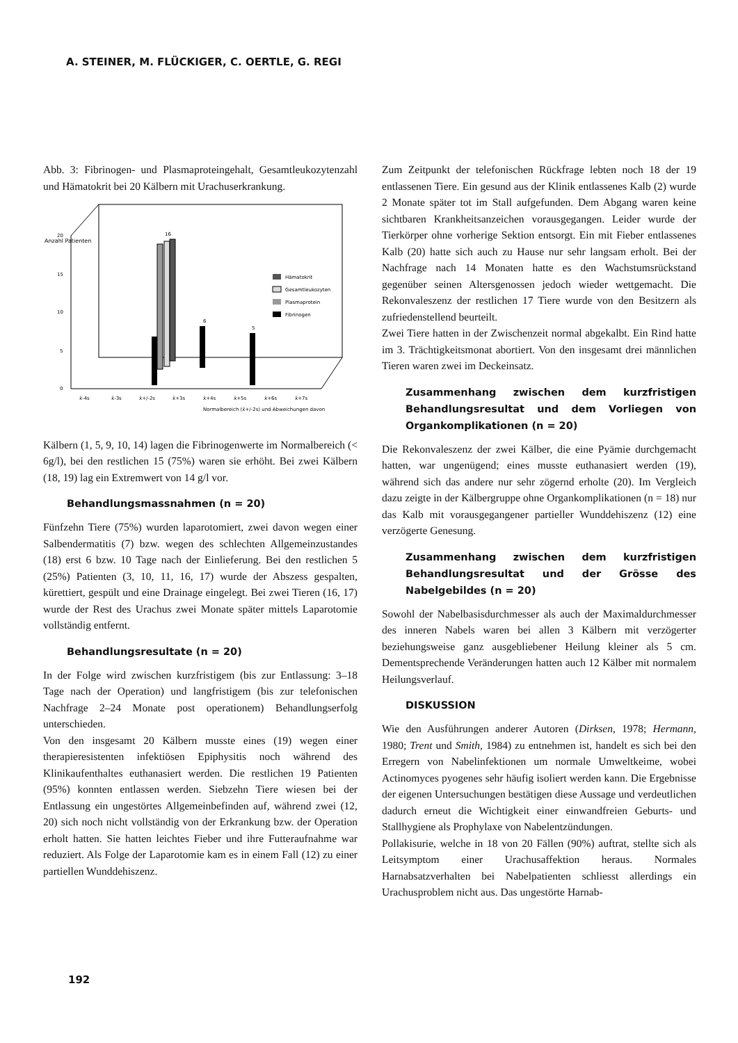A. STEINER, M. FLÜCKIGER, C. OERTLE, G. REGI
Abb. 3: Fibrinogen- und Plasmaproteingehalt, Gesamtleukozytenzahl und Hämatokrit bei 20 Kälbern mit Urachuserkrankung.
Anzahl Patienten
20
15
10
5
0
16
6
5
Hämatokrit
Gesamtleukozyten
Plasmaprotein
Fibrinogen
x̄-4s
x̄-3s
x̄+/-2s
x̄+3s
x̄+4s
x̄+5s
x̄+6s
x̄+7s
Normalbereich (x̄+/-2s) und Abweichungen davon
Kälbern (1, 5, 9, 10, 14) lagen die Fibrinogenwerte im Normalbereich (< 6g/l), bei den restlichen 15 (75%) waren sie erhöht. Bei zwei Kälbern (18, 19) lag ein Extremwert von 14 g/l vor.
Behandlungsmassnahmen (n = 20)
Fünfzehn Tiere (75%) wurden laparotomiert, zwei davon wegen einer Salbendermatitis (7) bzw. wegen des schlechten Allgemeinzustandes (18) erst 6 bzw. 10 Tage nach der Einlieferung. Bei den restlichen 5 (25%) Patienten (3, 10, 11, 16, 17) wurde der Abszess gespalten, kürettiert, gespült und eine Drainage eingelegt. Bei zwei Tieren (16, 17) wurde der Rest des Urachus zwei Monate später mittels Laparotomie vollständig entfernt.
Behandlungsresultate (n = 20)
In der Folge wird zwischen kurzfristigem (bis zur Entlassung: 3–18 Tage nach der Operation) und langfristigem (bis zur telefonischen Nachfrage 2–24 Monate post operationem) Behandlungserfolg unterschieden.
Von den insgesamt 20 Kälbern musste eines (19) wegen einer therapieresistenten infektiösen Epiphysitis noch während des Klinikaufenthaltes euthanasiert werden. Die restlichen 19 Patienten (95%) konnten entlassen werden. Siebzehn Tiere wiesen bei der Entlassung ein ungestörtes Allgemeinbefinden auf, während zwei (12, 20) sich noch nicht vollständig von der Erkrankung bzw. der Operation erholt hatten. Sie hatten leichtes Fieber und ihre Futteraufnahme war reduziert. Als Folge der Laparotomie kam es in einem Fall (12) zu einer partiellen Wunddehiszenz.
Zum Zeitpunkt der telefonischen Rückfrage lebten noch 18 der 19 entlassenen Tiere. Ein gesund aus der Klinik entlassenes Kalb (2) wurde 2 Monate später tot im Stall aufgefunden. Dem Abgang waren keine sichtbaren Krankheitsanzeichen vorausgegangen. Leider wurde der Tierkörper ohne vorherige Sektion entsorgt. Ein mit Fieber entlassenes Kalb (20) hatte sich auch zu Hause nur sehr langsam erholt. Bei der Nachfrage nach 14 Monaten hatte es den Wachstumsrückstand gegenüber seinen Altersgenossen jedoch wieder wettgemacht. Die Rekonvaleszenz der restlichen 17 Tiere wurde von den Besitzern als zufriedenstellend beurteilt.
Zwei Tiere hatten in der Zwischenzeit normal abgekalbt. Ein Rind hatte im 3. Trächtigkeitsmonat abortiert. Von den insgesamt drei männlichen Tieren waren zwei im Deckeinsatz.
Zusammenhang zwischen dem kurzfristigen Behandlungsresultat und dem Vorliegen von Organkomplikationen (n = 20)
Die Rekonvaleszenz der zwei Kälber, die eine Pyämie durchgemacht hatten, war ungenügend; eines musste euthanasiert werden (19), während sich das andere nur sehr zögernd erholte (20). Im Vergleich dazu zeigte in der Kälbergruppe ohne Organkomplikationen (n = 18) nur das Kalb mit vorausgegangener partieller Wunddehiszenz (12) eine verzögerte Genesung.
Zusammenhang zwischen dem kurzfristigen Behandlungsresultat und der Grösse des Nabelgebildes (n = 20)
Sowohl der Nabelbasisdurchmesser als auch der Maximaldurchmesser des inneren Nabels waren bei allen 3 Kälbern mit verzögerter beziehungsweise ganz ausgebliebener Heilung kleiner als 5 cm. Dementsprechende Veränderungen hatten auch 12 Kälber mit normalem Heilungsverlauf.
DISKUSSION
Wie den Ausführungen anderer Autoren (Dirksen, 1978; Hermann, 1980; Trent und Smith, 1984) zu entnehmen ist, handelt es sich bei den Erregern von Nabelinfektionen um normale Umweltkeime, wobei Actinomyces pyogenes sehr häufig isoliert werden kann. Die Ergebnisse der eigenen Untersuchungen bestätigen diese Aussage und verdeutlichen dadurch erneut die Wichtigkeit einer einwandfreien Geburts- und Stallhygiene als Prophylaxe von Nabelentzündungen.
Pollakisurie, welche in 18 von 20 Fällen (90%) auftrat, stellte sich als Leitsymptom einer Urachusaffektion heraus. Normales Harnabsatzverhalten bei Nabelpatienten schliesst allerdings ein Urachusproblem nicht aus. Das ungestörte Harnab-
192